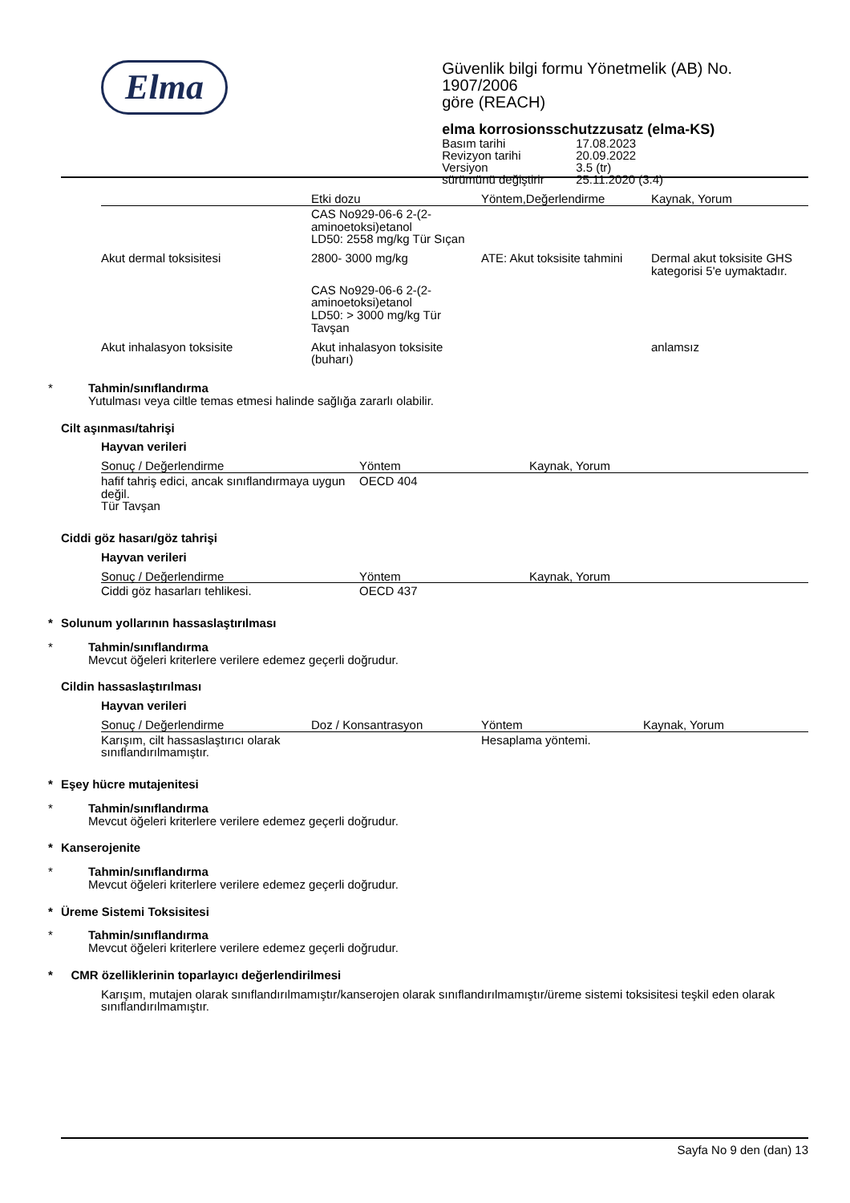Elma
Güvenlik bilgi formu Yönetmelik (AB) No. 1907/2006
göre (REACH)
elma korrosionsschutzzusatz (elma-KS)
| Basım tarihi | 17.08.2023 |
| Revizyon tarihi | 20.09.2022 |
| Versiyon | 3.5 (tr) |
| sürümünü değiştirir | 25.11.2020 (3.4) |
| | Etki dozu | Yöntem,Değerlendirme | Kaynak, Yorum |
| --- | --- | --- | --- |
| | CAS No929-06-6 2-(2-aminoetoksi)etanol LD50: 2558 mg/kg Tür Sıçan | | |
| Akut dermal toksisitesi | 2800- 3000 mg/kg | ATE: Akut toksisite tahmini | Dermal akut toksisite GHS kategorisi 5'e uymaktadır. |
| | CAS No929-06-6 2-(2-aminoetoksi)etanol LD50: > 3000 mg/kg Tür Tavşan | | |
| Akut inhalasyon toksisite | Akut inhalasyon toksisite (buharı) | | anlamsız |
* Tahmin/sınıflandırma
Yutulması veya ciltle temas etmesi halinde sağlığa zararlı olabilir.
Cilt aşınması/tahrişi
Hayvan verileri
| Sonuç / Değerlendirme | Yöntem | Kaynak, Yorum |
| --- | --- | --- |
| hafif tahriş edici, ancak sınıflandırmaya uygun değil. Tür Tavşan | OECD 404 | |
Ciddi göz hasarı/göz tahrişi
Hayvan verileri
| Sonuç / Değerlendirme | Yöntem | Kaynak, Yorum |
| --- | --- | --- |
| Ciddi göz hasarları tehlikesi. | OECD 437 | |
* Solunum yollarının hassaslaştırılması
* Tahmin/sınıflandırma
Mevcut öğeleri kriterlere verilere edemez geçerli doğrudur.
Cildin hassaslaştırılması
Hayvan verileri
| Sonuç / Değerlendirme | Doz / Konsantrasyon | Yöntem | Kaynak, Yorum |
| --- | --- | --- | --- |
| Karışım, cilt hassaslaştırıcı olarak sınıflandırılmamıştır. | | Hesaplama yöntemi. | |
* Eşey hücre mutajenitesi
* Tahmin/sınıflandırma
Mevcut öğeleri kriterlere verilere edemez geçerli doğrudur.
* Kanserojenite
* Tahmin/sınıflandırma
Mevcut öğeleri kriterlere verilere edemez geçerli doğrudur.
* Üreme Sistemi Toksisitesi
* Tahmin/sınıflandırma
Mevcut öğeleri kriterlere verilere edemez geçerli doğrudur.
* CMR özelliklerinin toparlayıcı değerlendirilmesi
Karışım, mutajen olarak sınıflandırılmamıştır/kanserojen olarak sınıflandırılmamıştır/üreme sistemi toksisitesi teşkil eden olarak sınıflandırılmamıştır.
Sayfa No 9 den (dan) 13